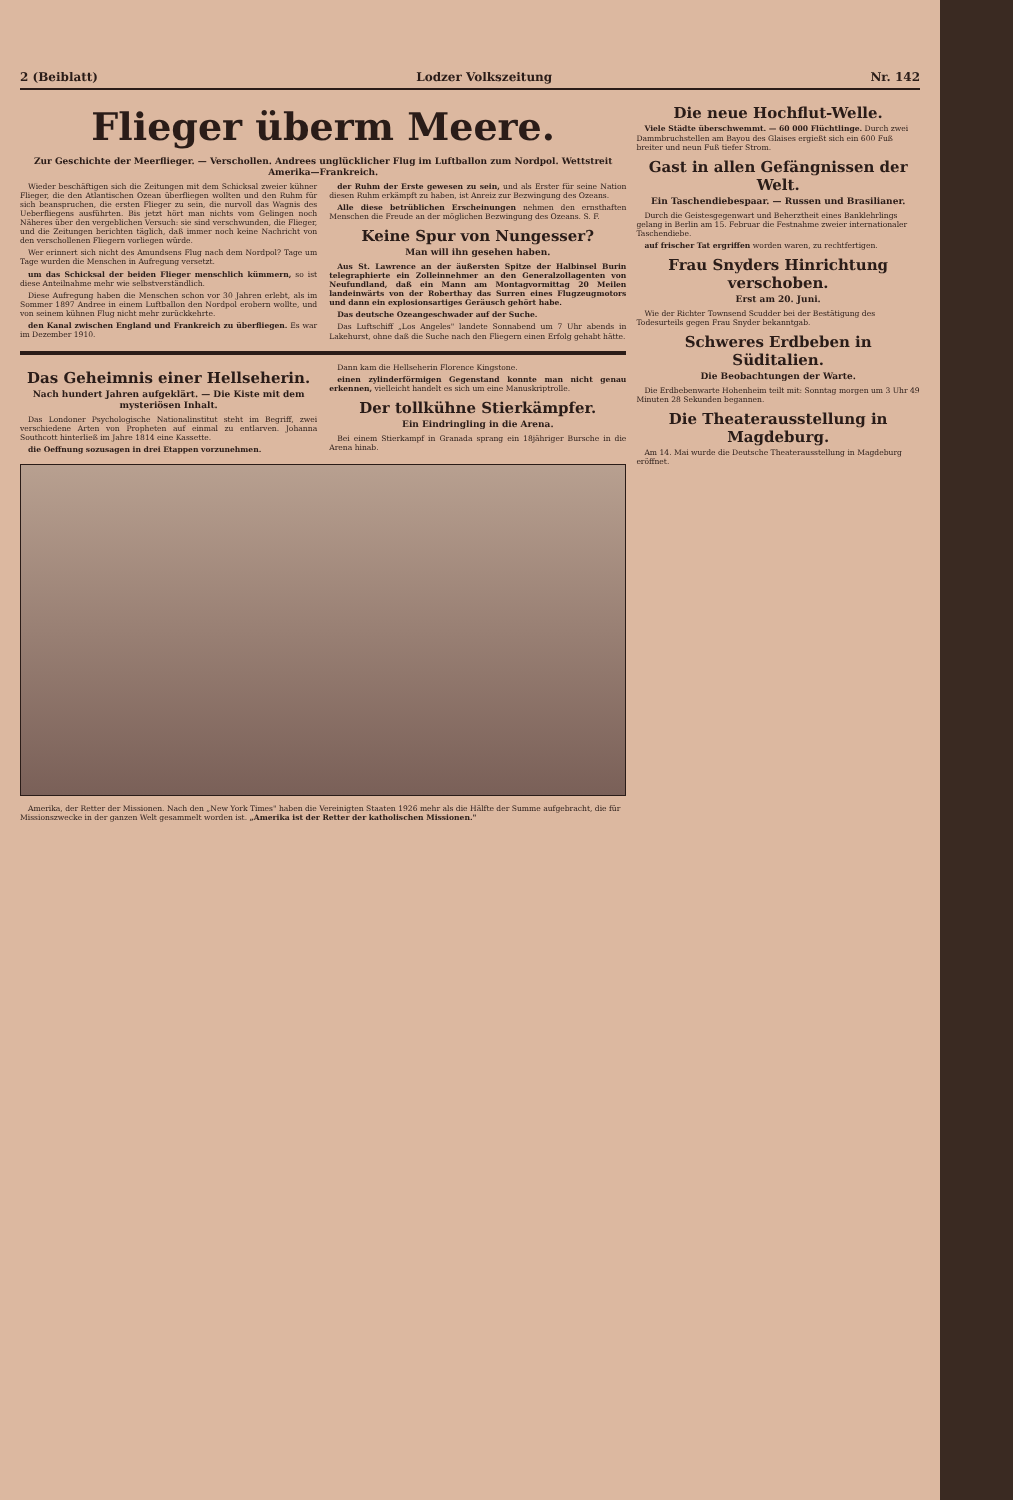2 (Beiblatt) Lodzer Volkszeitung Nr. 142
Flieger überm Meere.
Zur Geschichte der Meerflieger. — Verschollen. Andrees unglücklicher Flug im Luftballon zum Nordpol. Wettstreit Amerika—Frankreich.
Wieder beschäftigen sich die Zeitungen mit dem Schicksal zweier kühner Flieger, die den Atlantischen Ozean überfliegen wollten und den Ruhm für sich beanspruchen, die ersten Flieger zu sein, die nurvoll das Wagnis des Ueberfliegens ausführten. Bis jetzt hört man nichts vom Gelingen noch Näheres über den vergeblichen Versuch: sie sind verschwunden, die Flieger, und die Zeitungen berichten täglich, daß immer noch keine Nachricht von den verschollenen Fliegern vorliegen würde.
Wer erinnert sich nicht des Amundsens Flug nach dem Nordpol? Tage um Tage wurden die Menschen in Aufregung versetzt.
um das Schicksal der beiden Flieger menschlich kümmern, so ist diese Anteilnahme mehr wie selbstverständlich.
Diese Aufregung haben die Menschen schon vor 30 Jahren erlebt, als im Sommer 1897 Andree in einem Luftballon den Nordpol erobern wollte, und von seinem kühnen Flug nicht mehr zurückkehrte.
den Kanal zwischen England und Frankreich zu überfliegen. Es war im Dezember 1910.
der Ruhm der Erste gewesen zu sein, und als Erster für seine Nation diesen Ruhm erkämpft zu haben, ist Anreiz zur Bezwingung des Ozeans.
Alle diese betrüblichen Erscheinungen nehmen den ernsthaften Menschen die Freude an der möglichen Bezwingung des Ozeans. S. F.
Keine Spur von Nungesser?
Man will ihn gesehen haben.
Aus St. Lawrence an der äußersten Spitze der Halbinsel Burin telegraphierte ein Zolleinnehmer an den Generalzollagenten von Neufundland, daß ein Mann am Montagvormittag 20 Meilen landeinwärts von der Roberthay das Surren eines Flugzeugmotors und dann ein explosionsartiges Geräusch gehört habe.
Das deutsche Ozeangeschwader auf der Suche.
Das Luftschiff „Los Angeles" landete Sonnabend um 7 Uhr abends in Lakehurst, ohne daß die Suche nach den Fliegern einen Erfolg gehabt hätte.
Das Geheimnis einer Hellseherin.
Nach hundert Jahren aufgeklärt. — Die Kiste mit dem mysteriösen Inhalt.
Das Londoner Psychologische Nationalinstitut steht im Begriff, zwei verschiedene Arten von Propheten auf einmal zu entlarven. Johanna Southcott hinterließ im Jahre 1814 eine Kassette.
die Oeffnung sozusagen in drei Etappen vorzunehmen.
Dann kam die Hellseherin Florence Kingstone.
einen zylinderförmigen Gegenstand konnte man nicht genau erkennen, vielleicht handelt es sich um eine Manuskriptrolle.
Der tollkühne Stierkämpfer.
Ein Eindringling in die Arena.
Bei einem Stierkampf in Granada sprang ein 18jähriger Bursche in die Arena hinab.
Amerika, der Retter der Missionen. Nach den „New York Times" haben die Vereinigten Staaten 1926 mehr als die Hälfte der Summe aufgebracht, die für Missionszwecke in der ganzen Welt gesammelt worden ist. „Amerika ist der Retter der katholischen Missionen."
Die neue Hochflut-Welle.
Viele Städte überschwemmt. — 60 000 Flüchtlinge. Durch zwei Dammbruchstellen am Bayou des Glaises ergießt sich ein 600 Fuß breiter und neun Fuß tiefer Strom.
Gast in allen Gefängnissen der Welt.
Ein Taschendiebespaar. — Russen und Brasilianer.
Durch die Geistesgegenwart und Beherztheit eines Banklehrlings gelang in Berlin am 15. Februar die Festnahme zweier internationaler Taschendiebe.
auf frischer Tat ergriffen worden waren, zu rechtfertigen.
Frau Snyders Hinrichtung verschoben.
Erst am 20. Juni.
Wie der Richter Townsend Scudder bei der Bestätigung des Todesurteils gegen Frau Snyder bekanntgab.
Schweres Erdbeben in Süditalien.
Die Beobachtungen der Warte.
Die Erdbebenwarte Hohenheim teilt mit: Sonntag morgen um 3 Uhr 49 Minuten 28 Sekunden begannen.
Die Theaterausstellung in Magdeburg.
Am 14. Mai wurde die Deutsche Theaterausstellung in Magdeburg eröffnet.